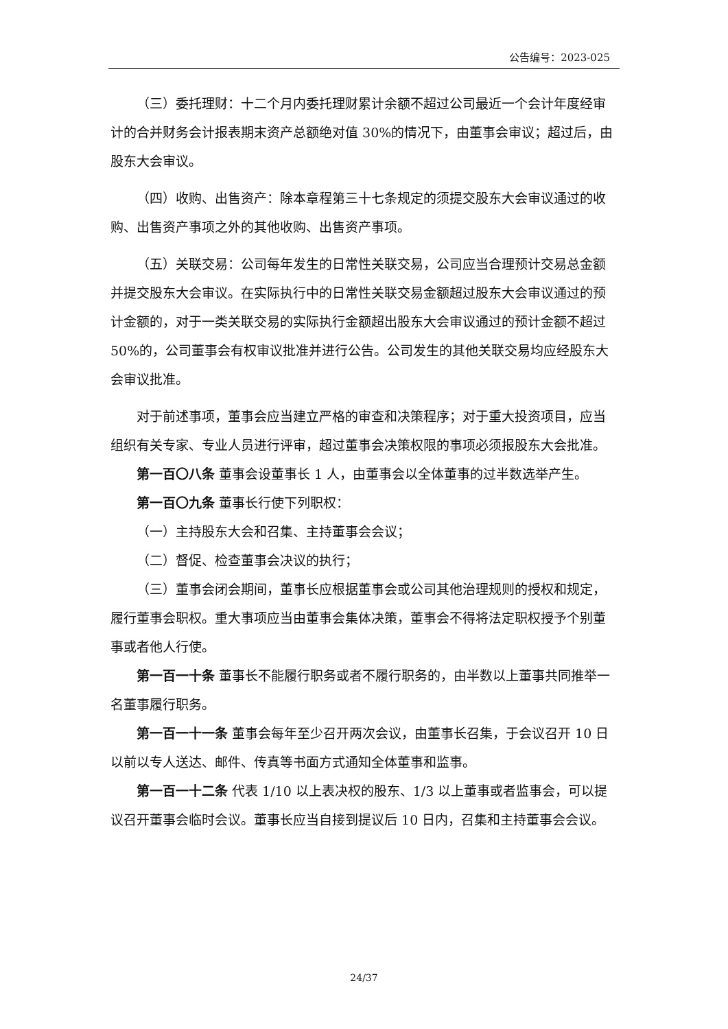公告编号：2023-025
（三）委托理财：十二个月内委托理财累计余额不超过公司最近一个会计年度经审计的合并财务会计报表期末资产总额绝对值 30%的情况下，由董事会审议；超过后，由股东大会审议。
（四）收购、出售资产：除本章程第三十七条规定的须提交股东大会审议通过的收购、出售资产事项之外的其他收购、出售资产事项。
（五）关联交易：公司每年发生的日常性关联交易，公司应当合理预计交易总金额并提交股东大会审议。在实际执行中的日常性关联交易金额超过股东大会审议通过的预计金额的，对于一类关联交易的实际执行金额超出股东大会审议通过的预计金额不超过 50%的，公司董事会有权审议批准并进行公告。公司发生的其他关联交易均应经股东大会审议批准。
对于前述事项，董事会应当建立严格的审查和决策程序；对于重大投资项目，应当组织有关专家、专业人员进行评审，超过董事会决策权限的事项必须报股东大会批准。
第一百〇八条 董事会设董事长 1 人，由董事会以全体董事的过半数选举产生。
第一百〇九条 董事长行使下列职权：
（一）主持股东大会和召集、主持董事会会议；
（二）督促、检查董事会决议的执行；
（三）董事会闭会期间，董事长应根据董事会或公司其他治理规则的授权和规定，履行董事会职权。重大事项应当由董事会集体决策，董事会不得将法定职权授予个别董事或者他人行使。
第一百一十条 董事长不能履行职务或者不履行职务的，由半数以上董事共同推举一名董事履行职务。
第一百一十一条 董事会每年至少召开两次会议，由董事长召集，于会议召开 10 日以前以专人送达、邮件、传真等书面方式通知全体董事和监事。
第一百一十二条 代表 1/10 以上表决权的股东、1/3 以上董事或者监事会，可以提议召开董事会临时会议。董事长应当自接到提议后 10 日内，召集和主持董事会会议。
24/37